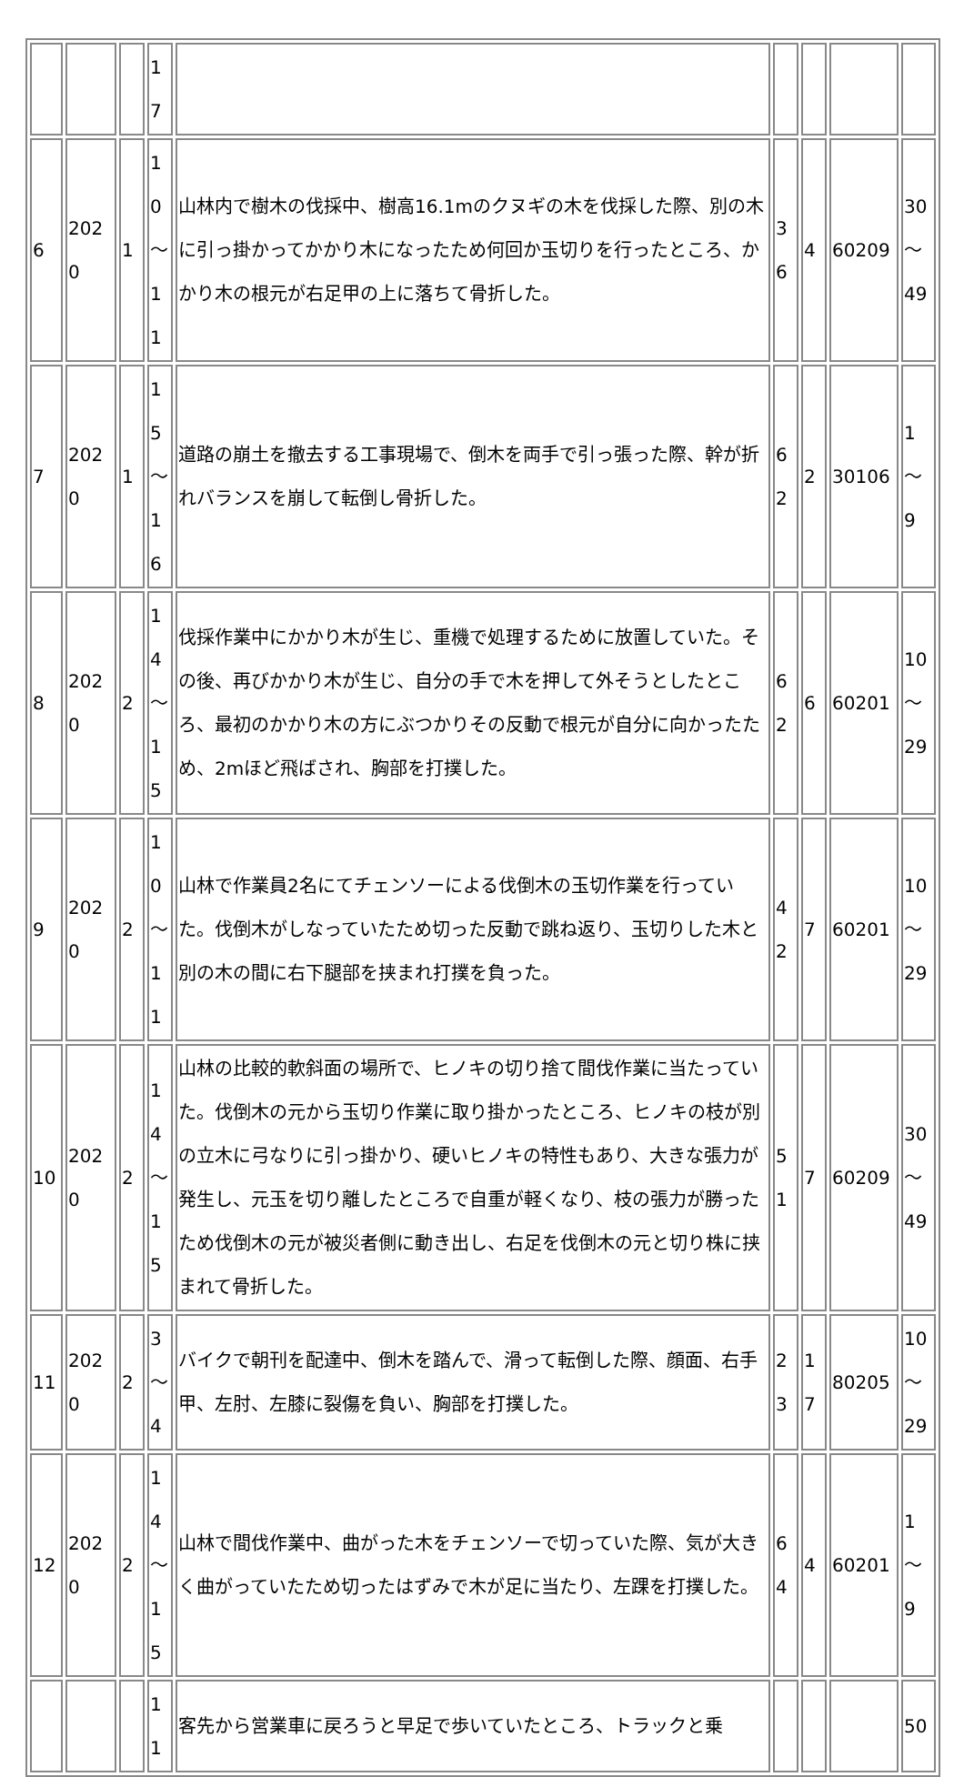| | | | 17 | | | | | |
| 6 | 2020 | 1 | 10 ～ 11 | 山林内で樹木の伐採中、樹高16.1mのクヌギの木を伐採した際、別の木に引っ掛かってかかり木になったため何回か玉切りを行ったところ、かかり木の根元が右足甲の上に落ちて骨折した。 | 36 | 4 | 60209 | 30 ～ 49 |
| 7 | 2020 | 1 | 15 ～ 16 | 道路の崩土を撤去する工事現場で、倒木を両手で引っ張った際、幹が折れバランスを崩して転倒し骨折した。 | 62 | 2 | 30106 | 1～ 9 |
| 8 | 2020 | 2 | 14 ～ 15 | 伐採作業中にかかり木が生じ、重機で処理するために放置していた。その後、再びかかり木が生じ、自分の手で木を押して外そうとしたところ、最初のかかり木の方にぶつかりその反動で根元が自分に向かったため、2mほど飛ばされ、胸部を打撲した。 | 62 | 6 | 60201 | 10 ～ 29 |
| 9 | 2020 | 2 | 10 ～ 11 | 山林で作業員2名にてチェンソーによる伐倒木の玉切作業を行っていた。伐倒木がしなっていたため切った反動で跳ね返り、玉切りした木と別の木の間に右下腿部を挟まれ打撲を負った。 | 42 | 7 | 60201 | 10 ～ 29 |
| 10 | 2020 | 2 | 14 ～ 15 | 山林の比較的軟斜面の場所で、ヒノキの切り捨て間伐作業に当たっていた。伐倒木の元から玉切り作業に取り掛かったところ、ヒノキの枝が別の立木に弓なりに引っ掛かり、硬いヒノキの特性もあり、大きな張力が発生し、元玉を切り離したところで自重が軽くなり、枝の張力が勝ったため伐倒木の元が被災者側に動き出し、右足を伐倒木の元と切り株に挟まれて骨折した。 | 51 | 7 | 60209 | 30 ～ 49 |
| 11 | 2020 | 2 | 3 ～ 4 | バイクで朝刊を配達中、倒木を踏んで、滑って転倒した際、顔面、右手甲、左肘、左膝に裂傷を負い、胸部を打撲した。 | 23 | 17 | 80205 | 10 ～ 29 |
| 12 | 2020 | 2 | 14 ～ 15 | 山林で間伐作業中、曲がった木をチェンソーで切っていた際、気が大きく曲がっていたため切ったはずみで木が足に当たり、左踝を打撲した。 | 64 | 4 | 60201 | 1～ 9 |
| | | | 11 | 客先から営業車に戻ろうと早足で歩いていたところ、トラックと乗 | | | | 50 |